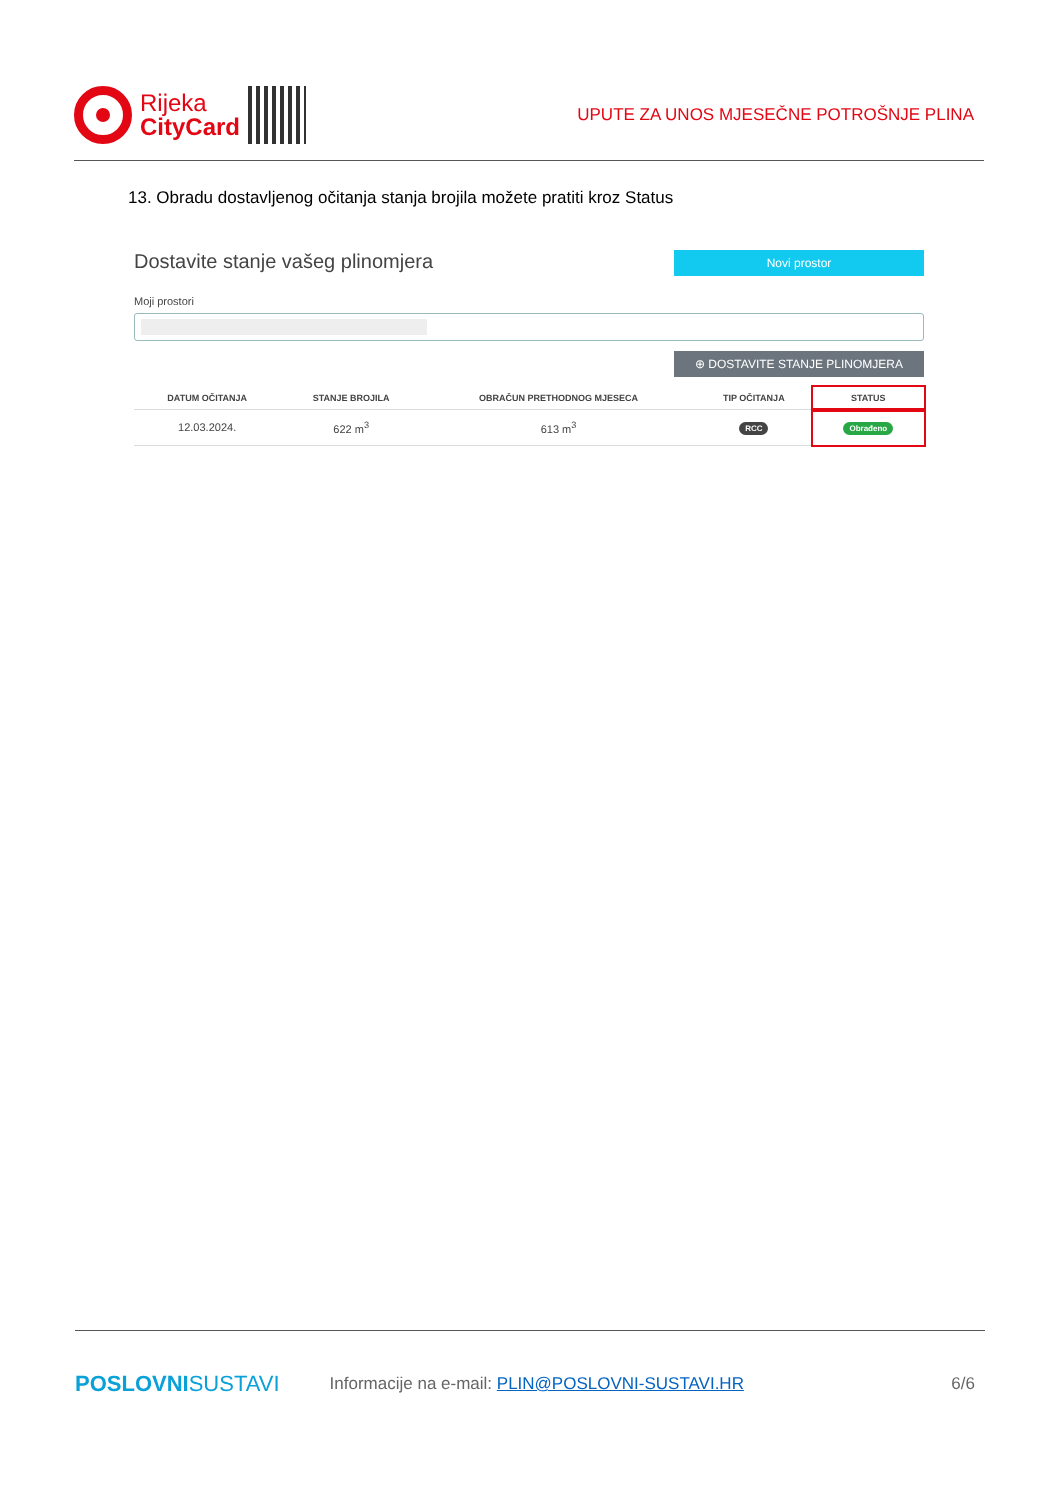Rijeka
CityCard
UPUTE ZA UNOS MJESEČNE POTROŠNJE PLINA
13. Obradu dostavljenog očitanja stanja brojila možete pratiti kroz Status
Novi prostor
Dostavite stanje vašeg plinomjera
Moji prostori
⊕ DOSTAVITE STANJE PLINOMJERA
| DATUM OČITANJA | STANJE BROJILA | OBRAČUN PRETHODNOG MJESECA | TIP OČITANJA | STATUS |
| --- | --- | --- | --- | --- |
| 12.03.2024. | 622 m<sup>3</sup> | 613 m<sup>3</sup> | RCC | Obrađeno |
POSLOVNISUSTAVI Informacije na e-mail: PLIN@POSLOVNI-SUSTAVI.HR 6/6